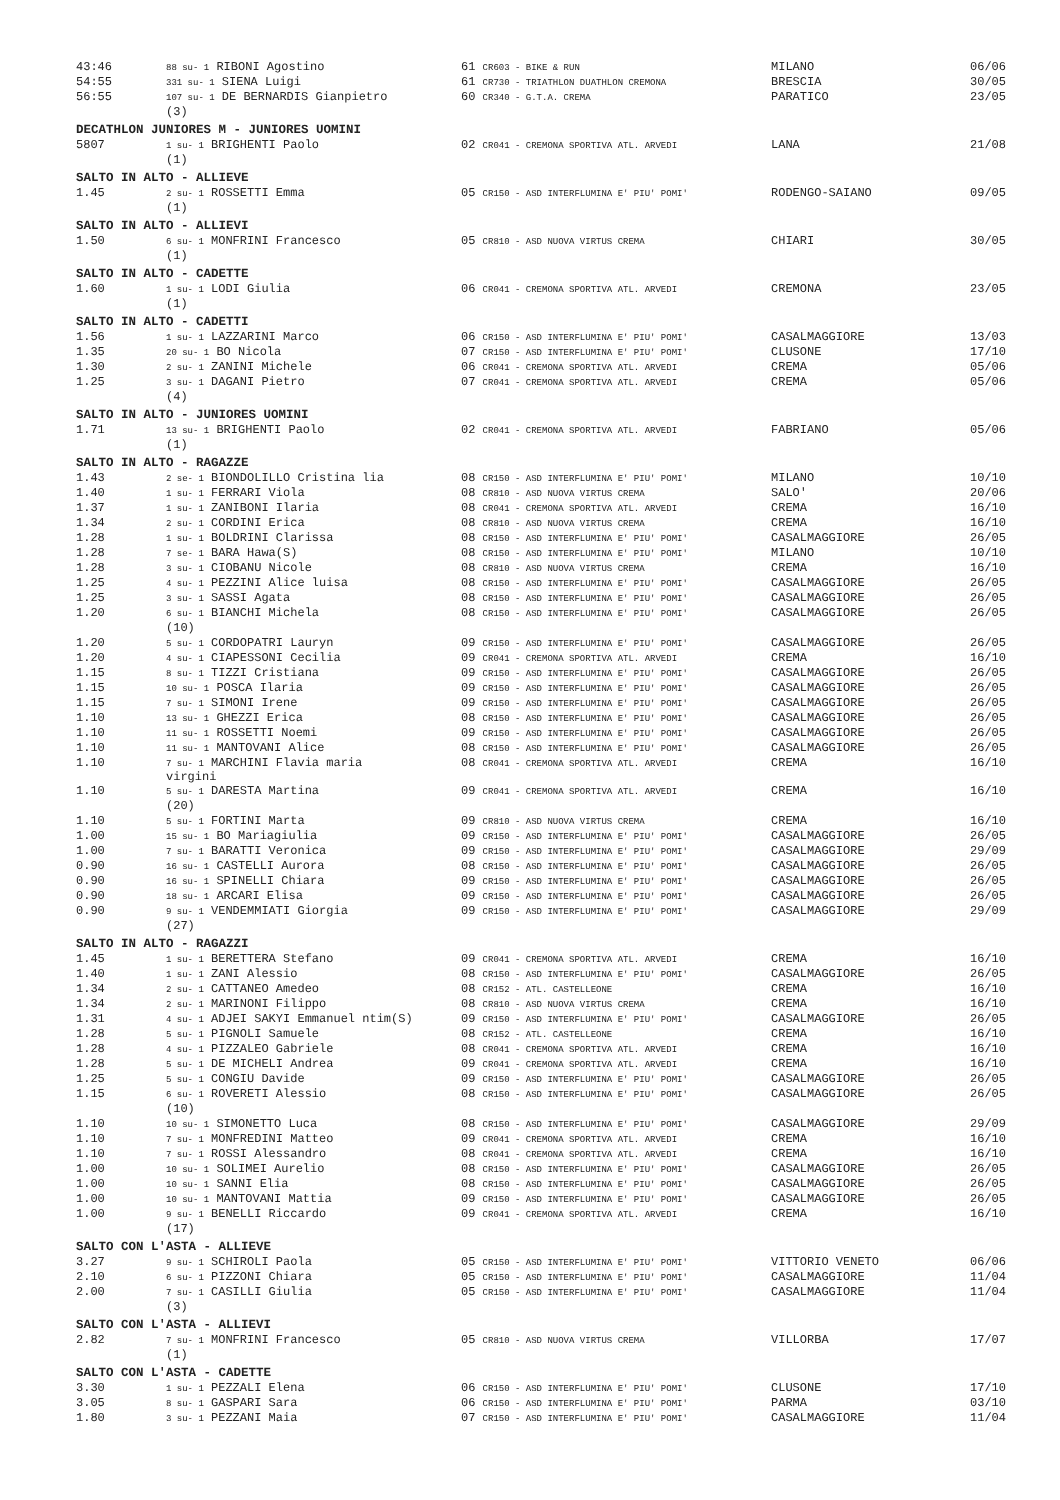| 43:46 | 88 su- 1 RIBONI Agostino | 61 CR603 - BIKE & RUN | MILANO | 06/06 |
| 54:55 | 331 su- 1 SIENA Luigi | 61 CR730 - TRIATHLON DUATHLON CREMONA | BRESCIA | 30/05 |
| 56:55 | 107 su- 1 DE BERNARDIS Gianpietro | 60 CR340 - G.T.A. CREMA | PARATICO | 23/05 |
| | (3) | | | |
| DECATHLON JUNIORES M - JUNIORES UOMINI | | | | |
| 5807 | 1 su- 1 BRIGHENTI Paolo | 02 CR041 - CREMONA SPORTIVA ATL. ARVEDI | LANA | 21/08 |
| | (1) | | | |
| SALTO IN ALTO - ALLIEVE | | | | |
| 1.45 | 2 su- 1 ROSSETTI Emma | 05 CR150 - ASD INTERFLUMINA E' PIU' POMI' | RODENGO-SAIANO | 09/05 |
| | (1) | | | |
| SALTO IN ALTO - ALLIEVI | | | | |
| 1.50 | 6 su- 1 MONFRINI Francesco | 05 CR810 - ASD NUOVA VIRTUS CREMA | CHIARI | 30/05 |
| | (1) | | | |
| SALTO IN ALTO - CADETTE | | | | |
| 1.60 | 1 su- 1 LODI Giulia | 06 CR041 - CREMONA SPORTIVA ATL. ARVEDI | CREMONA | 23/05 |
| | (1) | | | |
| SALTO IN ALTO - CADETTI | | | | |
| 1.56 | 1 su- 1 LAZZARINI Marco | 06 CR150 - ASD INTERFLUMINA E' PIU' POMI' | CASALMAGGIORE | 13/03 |
| 1.35 | 20 su- 1 BO Nicola | 07 CR150 - ASD INTERFLUMINA E' PIU' POMI' | CLUSONE | 17/10 |
| 1.30 | 2 su- 1 ZANINI Michele | 06 CR041 - CREMONA SPORTIVA ATL. ARVEDI | CREMA | 05/06 |
| 1.25 | 3 su- 1 DAGANI Pietro | 07 CR041 - CREMONA SPORTIVA ATL. ARVEDI | CREMA | 05/06 |
| | (4) | | | |
| SALTO IN ALTO - JUNIORES UOMINI | | | | |
| 1.71 | 13 su- 1 BRIGHENTI Paolo | 02 CR041 - CREMONA SPORTIVA ATL. ARVEDI | FABRIANO | 05/06 |
| | (1) | | | |
| SALTO IN ALTO - RAGAZZE | | | | |
| 1.43 | 2 se- 1 BIONDOLILLO Cristina lia | 08 CR150 - ASD INTERFLUMINA E' PIU' POMI' | MILANO | 10/10 |
| 1.40 | 1 su- 1 FERRARI Viola | 08 CR810 - ASD NUOVA VIRTUS CREMA | SALO' | 20/06 |
| 1.37 | 1 su- 1 ZANIBONI Ilaria | 08 CR041 - CREMONA SPORTIVA ATL. ARVEDI | CREMA | 16/10 |
| 1.34 | 2 su- 1 CORDINI Erica | 08 CR810 - ASD NUOVA VIRTUS CREMA | CREMA | 16/10 |
| 1.28 | 1 su- 1 BOLDRINI Clarissa | 08 CR150 - ASD INTERFLUMINA E' PIU' POMI' | CASALMAGGIORE | 26/05 |
| 1.28 | 7 se- 1 BARA Hawa(S) | 08 CR150 - ASD INTERFLUMINA E' PIU' POMI' | MILANO | 10/10 |
| 1.28 | 3 su- 1 CIOBANU Nicole | 08 CR810 - ASD NUOVA VIRTUS CREMA | CREMA | 16/10 |
| 1.25 | 4 su- 1 PEZZINI Alice luisa | 08 CR150 - ASD INTERFLUMINA E' PIU' POMI' | CASALMAGGIORE | 26/05 |
| 1.25 | 3 su- 1 SASSI Agata | 08 CR150 - ASD INTERFLUMINA E' PIU' POMI' | CASALMAGGIORE | 26/05 |
| 1.20 | 6 su- 1 BIANCHI Michela | 08 CR150 - ASD INTERFLUMINA E' PIU' POMI' | CASALMAGGIORE | 26/05 |
| | (10) | | | |
| 1.20 | 5 su- 1 CORDOPATRI Lauryn | 09 CR150 - ASD INTERFLUMINA E' PIU' POMI' | CASALMAGGIORE | 26/05 |
| 1.20 | 4 su- 1 CIAPESSONI Cecilia | 09 CR041 - CREMONA SPORTIVA ATL. ARVEDI | CREMA | 16/10 |
| 1.15 | 8 su- 1 TIZZI Cristiana | 09 CR150 - ASD INTERFLUMINA E' PIU' POMI' | CASALMAGGIORE | 26/05 |
| 1.15 | 10 su- 1 POSCA Ilaria | 09 CR150 - ASD INTERFLUMINA E' PIU' POMI' | CASALMAGGIORE | 26/05 |
| 1.15 | 7 su- 1 SIMONI Irene | 09 CR150 - ASD INTERFLUMINA E' PIU' POMI' | CASALMAGGIORE | 26/05 |
| 1.10 | 13 su- 1 GHEZZI Erica | 08 CR150 - ASD INTERFLUMINA E' PIU' POMI' | CASALMAGGIORE | 26/05 |
| 1.10 | 11 su- 1 ROSSETTI Noemi | 09 CR150 - ASD INTERFLUMINA E' PIU' POMI' | CASALMAGGIORE | 26/05 |
| 1.10 | 11 su- 1 MANTOVANI Alice | 08 CR150 - ASD INTERFLUMINA E' PIU' POMI' | CASALMAGGIORE | 26/05 |
| 1.10 | 7 su- 1 MARCHINI Flavia maria virgini | 08 CR041 - CREMONA SPORTIVA ATL. ARVEDI | CREMA | 16/10 |
| 1.10 | 5 su- 1 DARESTA Martina | 09 CR041 - CREMONA SPORTIVA ATL. ARVEDI | CREMA | 16/10 |
| | (20) | | | |
| 1.10 | 5 su- 1 FORTINI Marta | 09 CR810 - ASD NUOVA VIRTUS CREMA | CREMA | 16/10 |
| 1.00 | 15 su- 1 BO Mariagiulia | 09 CR150 - ASD INTERFLUMINA E' PIU' POMI' | CASALMAGGIORE | 26/05 |
| 1.00 | 7 su- 1 BARATTI Veronica | 09 CR150 - ASD INTERFLUMINA E' PIU' POMI' | CASALMAGGIORE | 29/09 |
| 0.90 | 16 su- 1 CASTELLI Aurora | 08 CR150 - ASD INTERFLUMINA E' PIU' POMI' | CASALMAGGIORE | 26/05 |
| 0.90 | 16 su- 1 SPINELLI Chiara | 09 CR150 - ASD INTERFLUMINA E' PIU' POMI' | CASALMAGGIORE | 26/05 |
| 0.90 | 18 su- 1 ARCARI Elisa | 09 CR150 - ASD INTERFLUMINA E' PIU' POMI' | CASALMAGGIORE | 26/05 |
| 0.90 | 9 su- 1 VENDEMMIATI Giorgia | 09 CR150 - ASD INTERFLUMINA E' PIU' POMI' | CASALMAGGIORE | 29/09 |
| | (27) | | | |
| SALTO IN ALTO - RAGAZZI | | | | |
| 1.45 | 1 su- 1 BERETTERA Stefano | 09 CR041 - CREMONA SPORTIVA ATL. ARVEDI | CREMA | 16/10 |
| 1.40 | 1 su- 1 ZANI Alessio | 08 CR150 - ASD INTERFLUMINA E' PIU' POMI' | CASALMAGGIORE | 26/05 |
| 1.34 | 2 su- 1 CATTANEO Amedeo | 08 CR152 - ATL. CASTELLEONE | CREMA | 16/10 |
| 1.34 | 2 su- 1 MARINONI Filippo | 08 CR810 - ASD NUOVA VIRTUS CREMA | CREMA | 16/10 |
| 1.31 | 4 su- 1 ADJEI SAKYI Emmanuel ntim(S) | 09 CR150 - ASD INTERFLUMINA E' PIU' POMI' | CASALMAGGIORE | 26/05 |
| 1.28 | 5 su- 1 PIGNOLI Samuele | 08 CR152 - ATL. CASTELLEONE | CREMA | 16/10 |
| 1.28 | 4 su- 1 PIZZALEO Gabriele | 08 CR041 - CREMONA SPORTIVA ATL. ARVEDI | CREMA | 16/10 |
| 1.28 | 5 su- 1 DE MICHELI Andrea | 09 CR041 - CREMONA SPORTIVA ATL. ARVEDI | CREMA | 16/10 |
| 1.25 | 5 su- 1 CONGIU Davide | 09 CR150 - ASD INTERFLUMINA E' PIU' POMI' | CASALMAGGIORE | 26/05 |
| 1.15 | 6 su- 1 ROVERETI Alessio | 08 CR150 - ASD INTERFLUMINA E' PIU' POMI' | CASALMAGGIORE | 26/05 |
| | (10) | | | |
| 1.10 | 10 su- 1 SIMONETTO Luca | 08 CR150 - ASD INTERFLUMINA E' PIU' POMI' | CASALMAGGIORE | 29/09 |
| 1.10 | 7 su- 1 MONFREDINI Matteo | 09 CR041 - CREMONA SPORTIVA ATL. ARVEDI | CREMA | 16/10 |
| 1.10 | 7 su- 1 ROSSI Alessandro | 08 CR041 - CREMONA SPORTIVA ATL. ARVEDI | CREMA | 16/10 |
| 1.00 | 10 su- 1 SOLIMEI Aurelio | 08 CR150 - ASD INTERFLUMINA E' PIU' POMI' | CASALMAGGIORE | 26/05 |
| 1.00 | 10 su- 1 SANNI Elia | 08 CR150 - ASD INTERFLUMINA E' PIU' POMI' | CASALMAGGIORE | 26/05 |
| 1.00 | 10 su- 1 MANTOVANI Mattia | 09 CR150 - ASD INTERFLUMINA E' PIU' POMI' | CASALMAGGIORE | 26/05 |
| 1.00 | 9 su- 1 BENELLI Riccardo | 09 CR041 - CREMONA SPORTIVA ATL. ARVEDI | CREMA | 16/10 |
| | (17) | | | |
| SALTO CON L'ASTA - ALLIEVE | | | | |
| 3.27 | 9 su- 1 SCHIROLI Paola | 05 CR150 - ASD INTERFLUMINA E' PIU' POMI' | VITTORIO VENETO | 06/06 |
| 2.10 | 6 su- 1 PIZZONI Chiara | 05 CR150 - ASD INTERFLUMINA E' PIU' POMI' | CASALMAGGIORE | 11/04 |
| 2.00 | 7 su- 1 CASILLI Giulia | 05 CR150 - ASD INTERFLUMINA E' PIU' POMI' | CASALMAGGIORE | 11/04 |
| | (3) | | | |
| SALTO CON L'ASTA - ALLIEVI | | | | |
| 2.82 | 7 su- 1 MONFRINI Francesco | 05 CR810 - ASD NUOVA VIRTUS CREMA | VILLORBA | 17/07 |
| | (1) | | | |
| SALTO CON L'ASTA - CADETTE | | | | |
| 3.30 | 1 su- 1 PEZZALI Elena | 06 CR150 - ASD INTERFLUMINA E' PIU' POMI' | CLUSONE | 17/10 |
| 3.05 | 8 su- 1 GASPARI Sara | 06 CR150 - ASD INTERFLUMINA E' PIU' POMI' | PARMA | 03/10 |
| 1.80 | 3 su- 1 PEZZANI Maia | 07 CR150 - ASD INTERFLUMINA E' PIU' POMI' | CASALMAGGIORE | 11/04 |